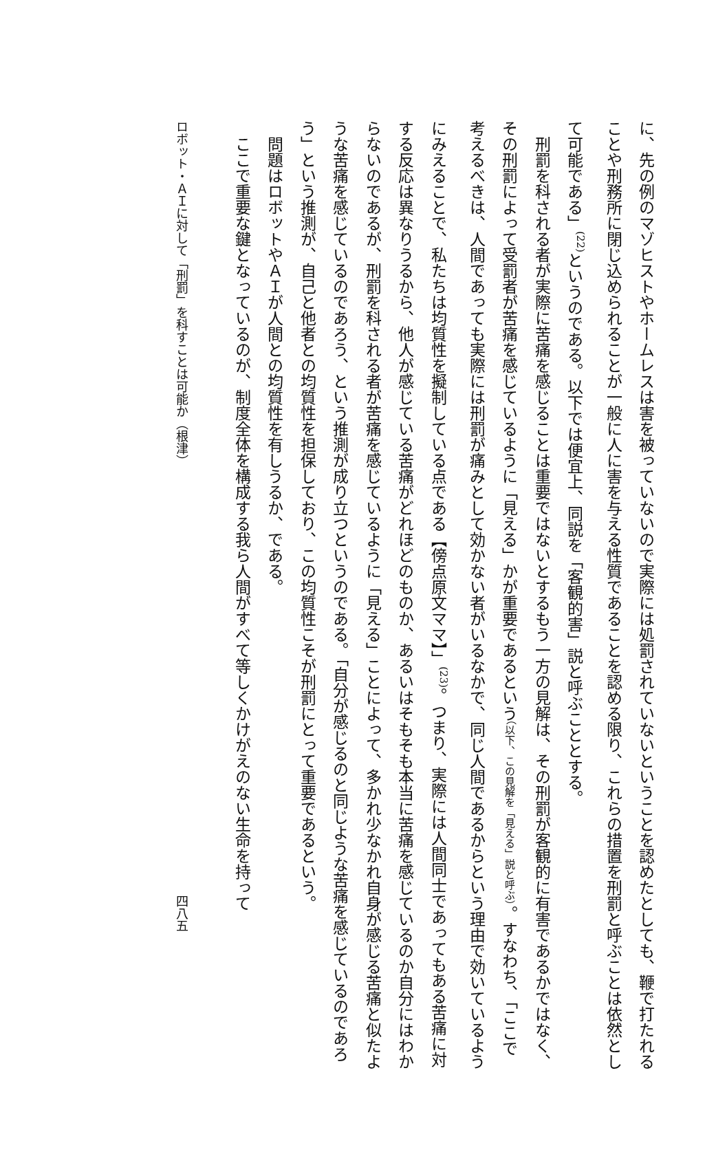に、先の例のマゾヒストやホームレスは害を被っていないので実際には処罰されていないということを認めたとしても、鞭で打たれることや刑務所に閉じ込められることが一般に人に害を与える性質であることを認める限り、これらの措置を刑罰と呼ぶことは依然として可能である」<sup>(22)</sup>というのである。以下では便宜上、同説を「客観的害」説と呼ぶこととする。
刑罰を科される者が実際に苦痛を感じることは重要ではないとするもう一方の見解は、その刑罰が客観的に有害であるかではなく、その刑罰によって受罰者が苦痛を感じているように「見える」かが重要であるという（以下、この見解を「見える」説と呼ぶ）。すなわち、「ここで考えるべきは、人間であっても実際には刑罰が痛みとして効かない者がいるなかで、同じ人間であるからという理由で効いているようにみえることで、私たちは均質性を擬制している点である【傍点原文ママ】」<sup>(23)</sup>。つまり、実際には人間同士であってもある苦痛に対する反応は異なりうるから、他人が感じている苦痛がどれほどのものか、あるいはそもそも本当に苦痛を感じているのか自分にはわからないのであるが、刑罰を科される者が苦痛を感じているように「見える」ことによって、多かれ少なかれ自身が感じる苦痛と似たような苦痛を感じているのであろう、という推測が成り立つというのである。「自分が感じるのと同じような苦痛を感じているのであろう」という推測が、自己と他者との均質性を担保しており、この均質性こそが刑罰にとって重要であるという。
問題はロボットやＡＩが人間との均質性を有しうるか、である。
ここで重要な鍵となっているのが、制度全体を構成する我ら人間がすべて等しくかけがえのない生命を持って
ロボット・ＡＩに対して「刑罰」を科すことは可能か（根津） 四八五